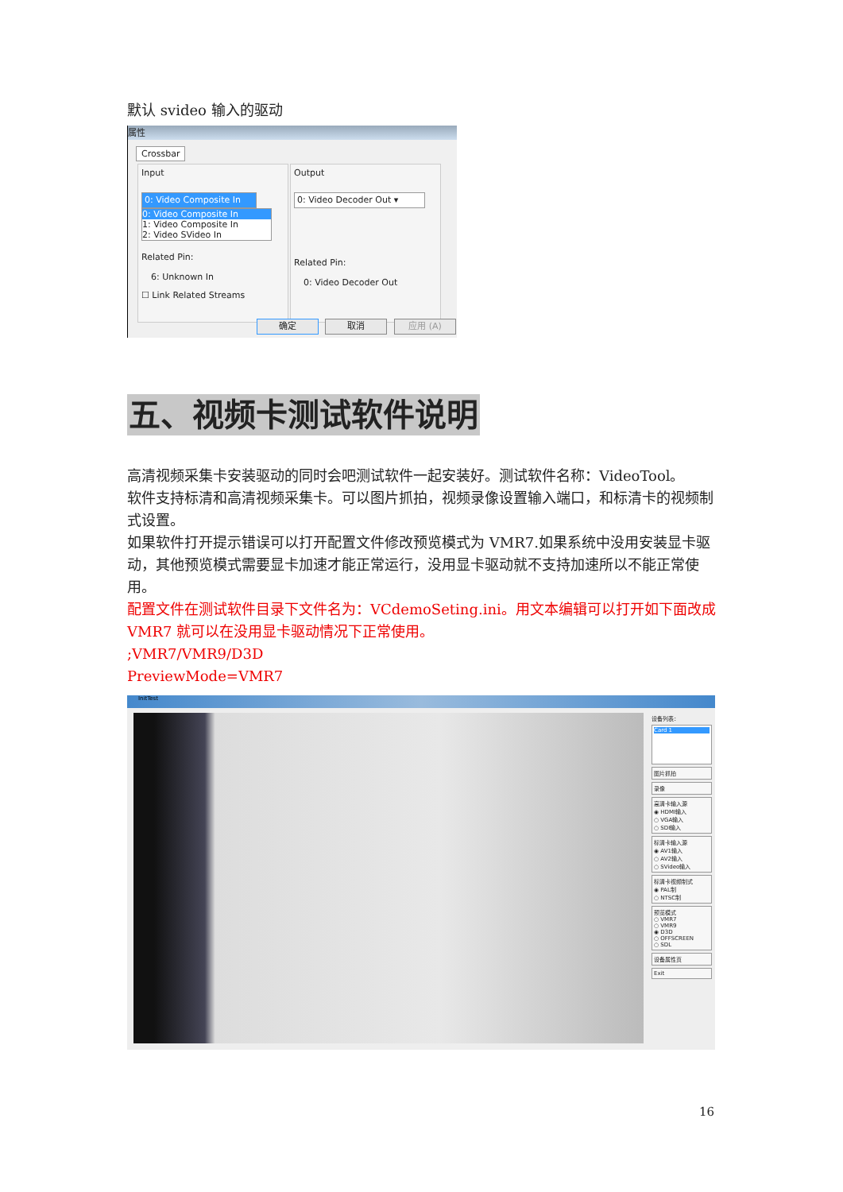默认 svideo 输入的驱动
属性
Crossbar
Input
0: Video Composite In
0: Video Composite In
1: Video Composite In
2: Video SVideo In
Related Pin:
6: Unknown In
☐ Link Related Streams
Output
0: Video Decoder Out ▾
Related Pin:
0: Video Decoder Out
确定 取消 应用 (A)
五、视频卡测试软件说明
高清视频采集卡安装驱动的同时会吧测试软件一起安装好。测试软件名称：VideoTool。
软件支持标清和高清视频采集卡。可以图片抓拍，视频录像设置输入端口，和标清卡的视频制式设置。
如果软件打开提示错误可以打开配置文件修改预览模式为 VMR7.如果系统中没用安装显卡驱动，其他预览模式需要显卡加速才能正常运行，没用显卡驱动就不支持加速所以不能正常使用。
配置文件在测试软件目录下文件名为：VCdemoSeting.ini。用文本编辑可以打开如下面改成 VMR7 就可以在没用显卡驱动情况下正常使用。
;VMR7/VMR9/D3D
PreviewMode=VMR7
InitTest
设备列表：
Card 1
图片抓拍
录像
高清卡输入源
◉ HDMI输入
○ VGA输入
○ SDI输入
标清卡输入源
◉ AV1输入
○ AV2输入
○ SVideo输入
标清卡视频制式
◉ PAL制
○ NTSC制
预览模式
○ VMR7
○ VMR9
◉ D3D
○ OFFSCREEN
○ SDL
设备属性页
Exit
16